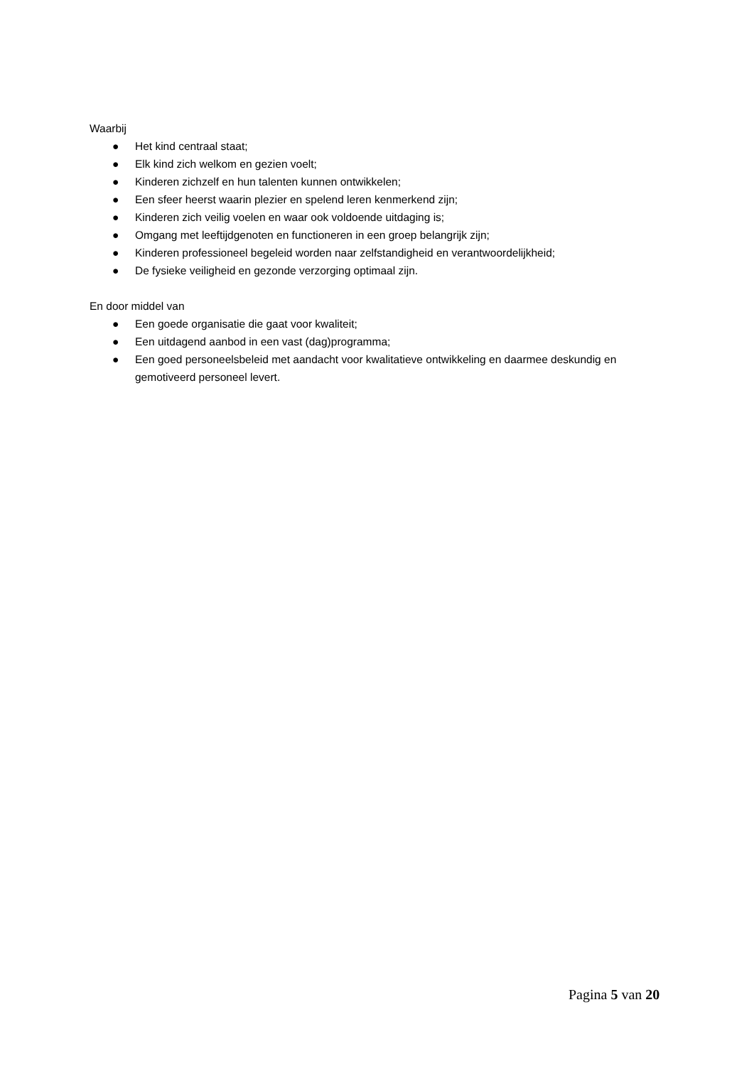Waarbij
● Het kind centraal staat;
● Elk kind zich welkom en gezien voelt;
● Kinderen zichzelf en hun talenten kunnen ontwikkelen;
● Een sfeer heerst waarin plezier en spelend leren kenmerkend zijn;
● Kinderen zich veilig voelen en waar ook voldoende uitdaging is;
● Omgang met leeftijdgenoten en functioneren in een groep belangrijk zijn;
● Kinderen professioneel begeleid worden naar zelfstandigheid en verantwoordelijkheid;
● De fysieke veiligheid en gezonde verzorging optimaal zijn.
En door middel van
● Een goede organisatie die gaat voor kwaliteit;
● Een uitdagend aanbod in een vast (dag)programma;
● Een goed personeelsbeleid met aandacht voor kwalitatieve ontwikkeling en daarmee deskundig en gemotiveerd personeel levert.
Pagina 5 van 20